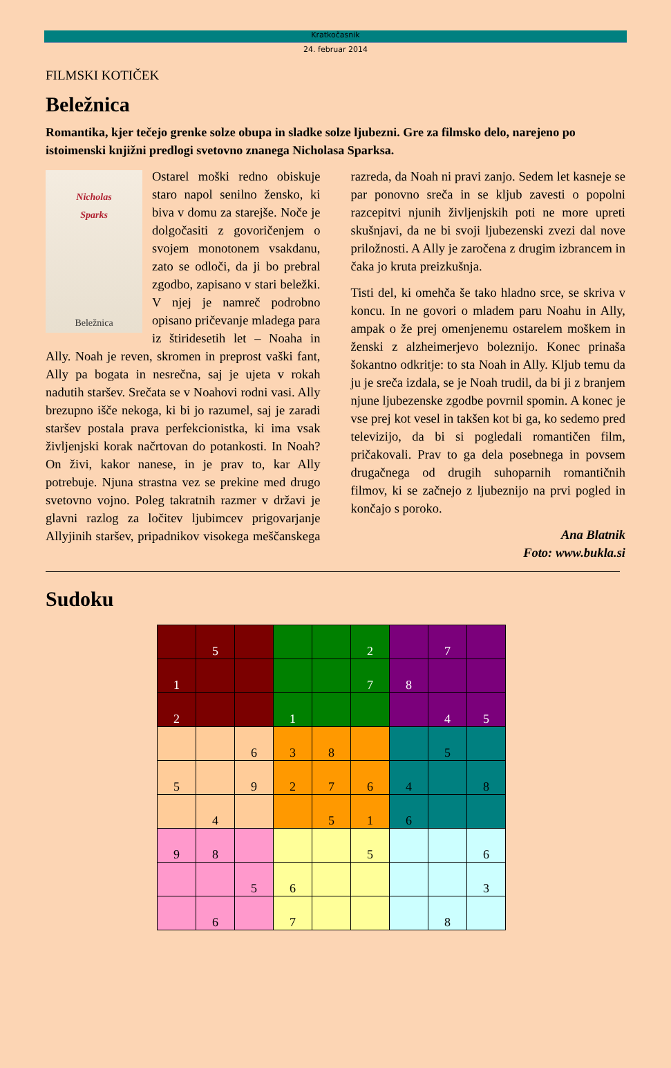Kratkočasnik
24. februar 2014
FILMSKI KOTIČEK
Beležnica
Romantika, kjer tečejo grenke solze obupa in sladke solze ljubezni. Gre za filmsko delo, narejeno po istoimenski knjižni predlogi svetovno znanega Nicholasa Sparksa.
Nicholas
Sparks
Beležnica
Ostarel moški redno obiskuje staro napol senilno žensko, ki biva v domu za starejše. Noče je dolgočasiti z govoričenjem o svojem monotonem vsakdanu, zato se odloči, da ji bo prebral zgodbo, zapisano v stari beležki. V njej je namreč podrobno opisano pričevanje mladega para iz štiridesetih let – Noaha in Ally. Noah je reven, skromen in preprost vaški fant, Ally pa bogata in nesrečna, saj je ujeta v rokah nadutih staršev. Srečata se v Noahovi rodni vasi. Ally brezupno išče nekoga, ki bi jo razumel, saj je zaradi staršev postala prava perfekcionistka, ki ima vsak življenjski korak načrtovan do potankosti. In Noah? On živi, kakor nanese, in je prav to, kar Ally potrebuje. Njuna strastna vez se prekine med drugo svetovno vojno. Poleg takratnih razmer v državi je glavni razlog za ločitev ljubimcev prigovarjanje Allyjinih staršev, pripadnikov visokega meščanskega razreda, da Noah ni pravi zanjo. Sedem let kasneje se par ponovno sreča in se kljub zavesti o popolni razcepitvi njunih življenjskih poti ne more upreti skušnjavi, da ne bi svoji ljubezenski zvezi dal nove priložnosti. A Ally je zaročena z drugim izbrancem in čaka jo kruta preizkušnja.
Tisti del, ki omehča še tako hladno srce, se skriva v koncu. In ne govori o mladem paru Noahu in Ally, ampak o že prej omenjenemu ostarelem moškem in ženski z alzheimerjevo boleznijo. Konec prinaša šokantno odkritje: to sta Noah in Ally. Kljub temu da ju je sreča izdala, se je Noah trudil, da bi ji z branjem njune ljubezenske zgodbe povrnil spomin. A konec je vse prej kot vesel in takšen kot bi ga, ko sedemo pred televizijo, da bi si pogledali romantičen film, pričakovali. Prav to ga dela posebnega in povsem drugačnega od drugih suhoparnih romantičnih filmov, ki se začnejo z ljubeznijo na prvi pogled in končajo s poroko.
Ana Blatnik
Foto: www.bukla.si
Sudoku
| | 5 | | | | 2 | | 7 | |
| 1 | | | | | 7 | 8 | | |
| 2 | | | 1 | | | | 4 | 5 |
| | | 6 | 3 | 8 | | | 5 | |
| 5 | | 9 | 2 | 7 | 6 | 4 | | 8 |
| | 4 | | | 5 | 1 | 6 | | |
| 9 | 8 | | | | 5 | | | 6 |
| | | 5 | 6 | | | | | 3 |
| | 6 | | 7 | | | | 8 | |